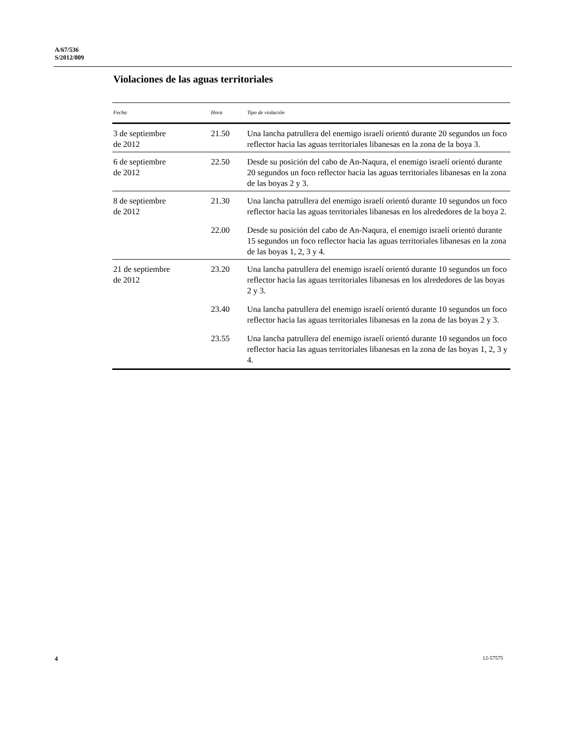A/67/536
S/2012/809
Violaciones de las aguas territoriales
| Fecha | Hora | Tipo de violación |
| --- | --- | --- |
| 3 de septiembre de 2012 | 21.50 | Una lancha patrullera del enemigo israelí orientó durante 20 segundos un foco reflector hacia las aguas territoriales libanesas en la zona de la boya 3. |
| 6 de septiembre de 2012 | 22.50 | Desde su posición del cabo de An-Naqura, el enemigo israelí orientó durante 20 segundos un foco reflector hacia las aguas territoriales libanesas en la zona de las boyas 2 y 3. |
| 8 de septiembre de 2012 | 21.30 | Una lancha patrullera del enemigo israelí orientó durante 10 segundos un foco reflector hacia las aguas territoriales libanesas en los alrededores de la boya 2. |
| | 22.00 | Desde su posición del cabo de An-Naqura, el enemigo israelí orientó durante 15 segundos un foco reflector hacia las aguas territoriales libanesas en la zona de las boyas 1, 2, 3 y 4. |
| 21 de septiembre de 2012 | 23.20 | Una lancha patrullera del enemigo israelí orientó durante 10 segundos un foco reflector hacia las aguas territoriales libanesas en los alrededores de las boyas 2 y 3. |
| | 23.40 | Una lancha patrullera del enemigo israelí orientó durante 10 segundos un foco reflector hacia las aguas territoriales libanesas en la zona de las boyas 2 y 3. |
| | 23.55 | Una lancha patrullera del enemigo israelí orientó durante 10 segundos un foco reflector hacia las aguas territoriales libanesas en la zona de las boyas 1, 2, 3 y 4. |
4 12-57575